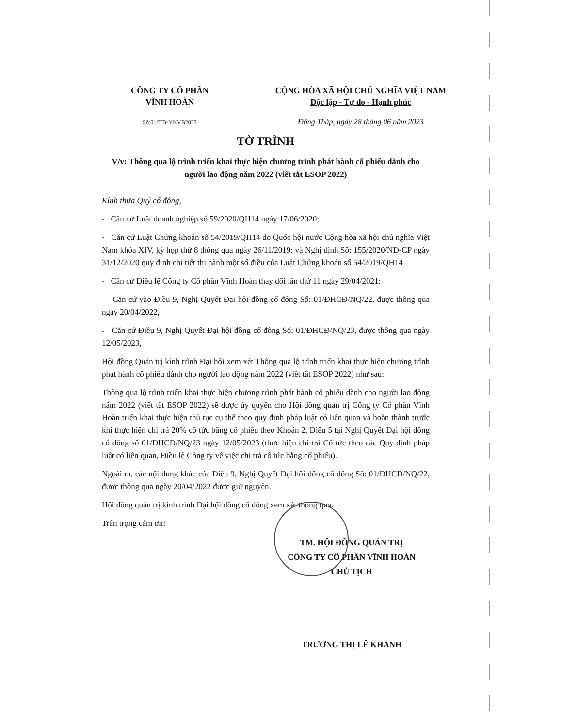CÔNG TY CỔ PHẦN
VĨNH HOÀN
Số:01/TTr-YKVB2023
CỘNG HÒA XÃ HỘI CHỦ NGHĨA VIỆT NAM
Độc lập - Tự do - Hạnh phúc
Đồng Tháp, ngày 28 tháng 06 năm 2023
TỜ TRÌNH
V/v: Thông qua lộ trình triển khai thực hiện chương trình phát hành cổ phiếu dành cho người lao động năm 2022 (viết tắt ESOP 2022)
Kính thưa Quý cổ đông,
- Căn cứ Luật doanh nghiệp số 59/2020/QH14 ngày 17/06/2020;
- Căn cứ Luật Chứng khoán số 54/2019/QH14 do Quốc hội nước Cộng hòa xã hội chủ nghĩa Việt Nam khóa XIV, kỳ họp thứ 8 thông qua ngày 26/11/2019; và Nghị định Số: 155/2020/NĐ-CP ngày 31/12/2020 quy định chi tiết thi hành một số điều của Luật Chứng khoán số 54/2019/QH14
- Căn cứ Điều lệ Công ty Cổ phần Vĩnh Hoàn thay đổi lần thứ 11 ngày 29/04/2021;
- Căn cứ vào Điều 9, Nghị Quyết Đại hội đồng cổ đông Số: 01/ĐHCĐ/NQ/22, được thông qua ngày 20/04/2022,
- Căn cứ Điều 9, Nghị Quyết Đại hội đồng cổ đông Số: 01/ĐHCĐ/NQ/23, được thông qua ngày 12/05/2023,
Hội đồng Quản trị kính trình Đại hội xem xét Thông qua lộ trình triển khai thực hiện chương trình phát hành cổ phiếu dành cho người lao động năm 2022 (viết tắt ESOP 2022) như sau:
Thông qua lộ trình triển khai thực hiện chương trình phát hành cổ phiếu dành cho người lao động năm 2022 (viết tắt ESOP 2022) sẽ được ủy quyền cho Hội đồng quản trị Công ty Cổ phần Vĩnh Hoàn triển khai thực hiện thủ tục cụ thể theo quy định pháp luật có liên quan và hoàn thành trước khi thực hiện chi trả 20% cổ tức bằng cổ phiếu theo Khoản 2, Điều 5 tại Nghị Quyết Đại hội đồng cổ đông số 01/ĐHCĐ/NQ/23 ngày 12/05/2023 (thực hiện chi trả Cổ tức theo các Quy định pháp luật có liên quan, Điều lệ Công ty về việc chi trả cổ tức bằng cổ phiếu).
Ngoài ra, các nội dung khác của Điều 9, Nghị Quyết Đại hội đồng cổ đông Số: 01/ĐHCĐ/NQ/22, được thông qua ngày 20/04/2022 được giữ nguyên.
Hội đồng quản trị kính trình Đại hội đồng cổ đông xem xét thông qua.
Trân trọng cảm ơn!
TM. HỘI ĐỒNG QUẢN TRỊ
CÔNG TY CỔ PHẦN VĨNH HOÀN
CHỦ TỊCH
TRƯƠNG THỊ LỆ KHANH